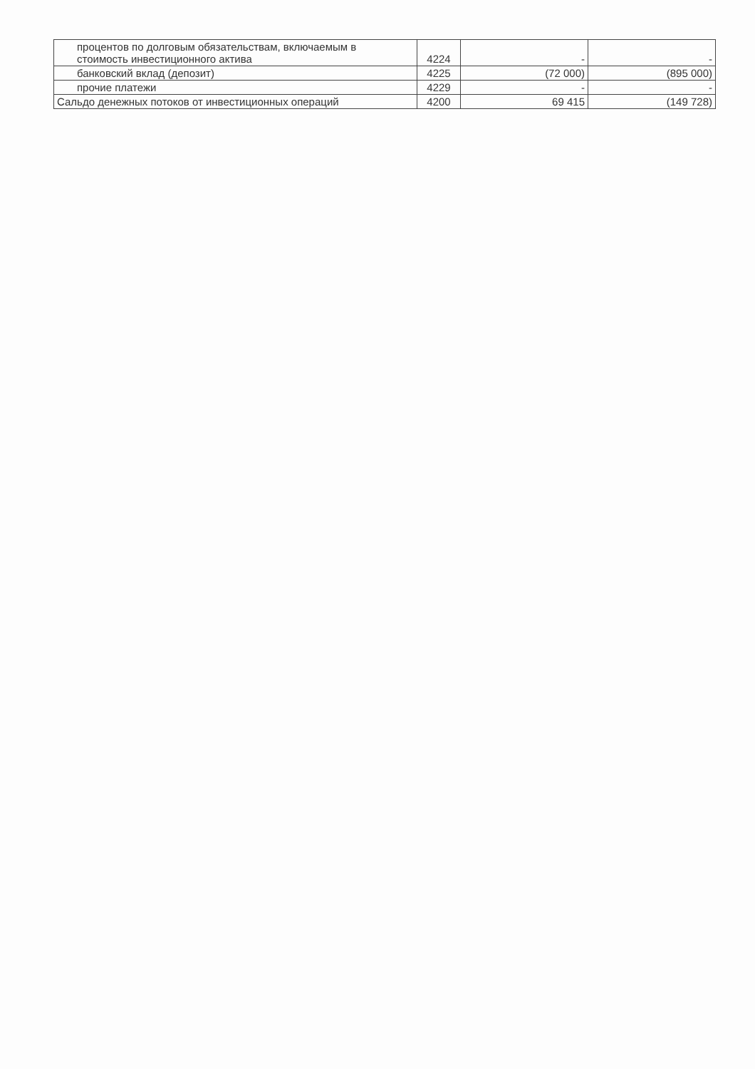| процентов по долговым обязательствам, включаемым в стоимость инвестиционного актива | 4224 | - | - |
| банковский вклад (депозит) | 4225 | (72 000) | (895 000) |
| прочие платежи | 4229 | - | - |
| Сальдо денежных потоков от инвестиционных операций | 4200 | 69 415 | (149 728) |